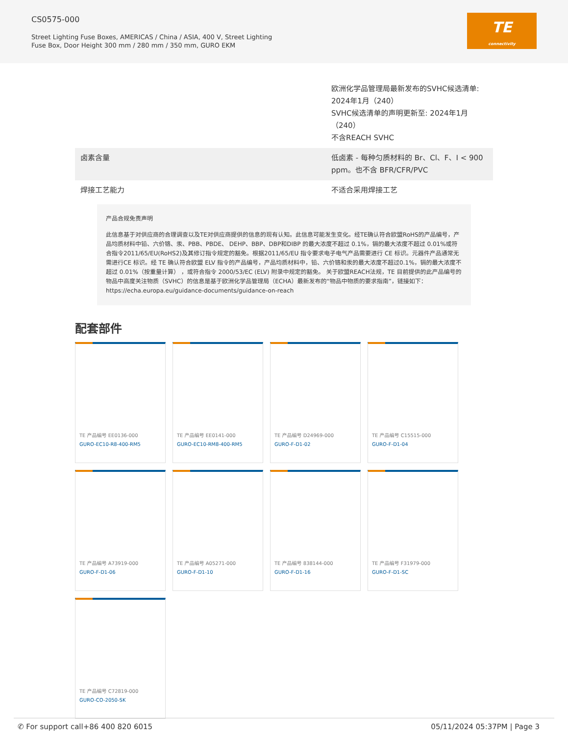CS0575-000
Street Lighting Fuse Boxes, AMERICAS / China / ASIA, 400 V, Street Lighting Fuse Box, Door Height 300 mm / 280 mm / 350 mm, GURO EKM
TE
connectivity
| | 欧洲化学品管理局最新发布的SVHC候选清单: 2024年1月（240） SVHC候选清单的声明更新至: 2024年1月（240） 不含REACH SVHC |
| 卤素含量 | 低卤素 - 每种匀质材料的 Br、Cl、F、I < 900 ppm。也不含 BFR/CFR/PVC |
| 焊接工艺能力 | 不适合采用焊接工艺 |
产品合规免责声明
此信息基于对供应商的合理调查以及TE对供应商提供的信息的现有认知。此信息可能发生变化。经TE确认符合欧盟RoHS的产品编号，产品均质材料中铅、六价铬、汞、PBB、PBDE、 DEHP、BBP、DBP和DIBP 的最大浓度不超过 0.1%，镉的最大浓度不超过 0.01%或符合指令2011/65/EU(RoHS2)及其修订指令规定的豁免。根据2011/65/EU 指令要求电子电气产品需要进行 CE 标识。元器件产品通常无需进行CE 标识。经 TE 确认符合欧盟 ELV 指令的产品编号，产品均质材料中，铅、六价铬和汞的最大浓度不超过0.1%，镉的最大浓度不超过 0.01%（按重量计算） ，或符合指令 2000/53/EC (ELV) 附录中规定的豁免。 关于欧盟REACH法规，TE 目前提供的此产品编号的物品中高度关注物质（SVHC）的信息是基于欧洲化学品管理局（ECHA）最新发布的“物品中物质的要求指南”，链接如下：https://echa.europa.eu/guidance-documents/guidance-on-reach
配套部件
TE 产品编号 EE0136-000
GURO-EC10-R8-400-RM5
TE 产品编号 EE0141-000
GURO-EC10-RM8-400-RM5
TE 产品编号 D24969-000
GURO-F-D1-02
TE 产品编号 C15515-000
GURO-F-D1-04
TE 产品编号 A73919-000
GURO-F-D1-06
TE 产品编号 A05271-000
GURO-F-D1-10
TE 产品编号 838144-000
GURO-F-D1-16
TE 产品编号 F31979-000
GURO-F-D1-SC
TE 产品编号 C72819-000
GURO-CO-2050-SK
✆ For support call+86 400 820 6015 05/11/2024 05:37PM | Page 3